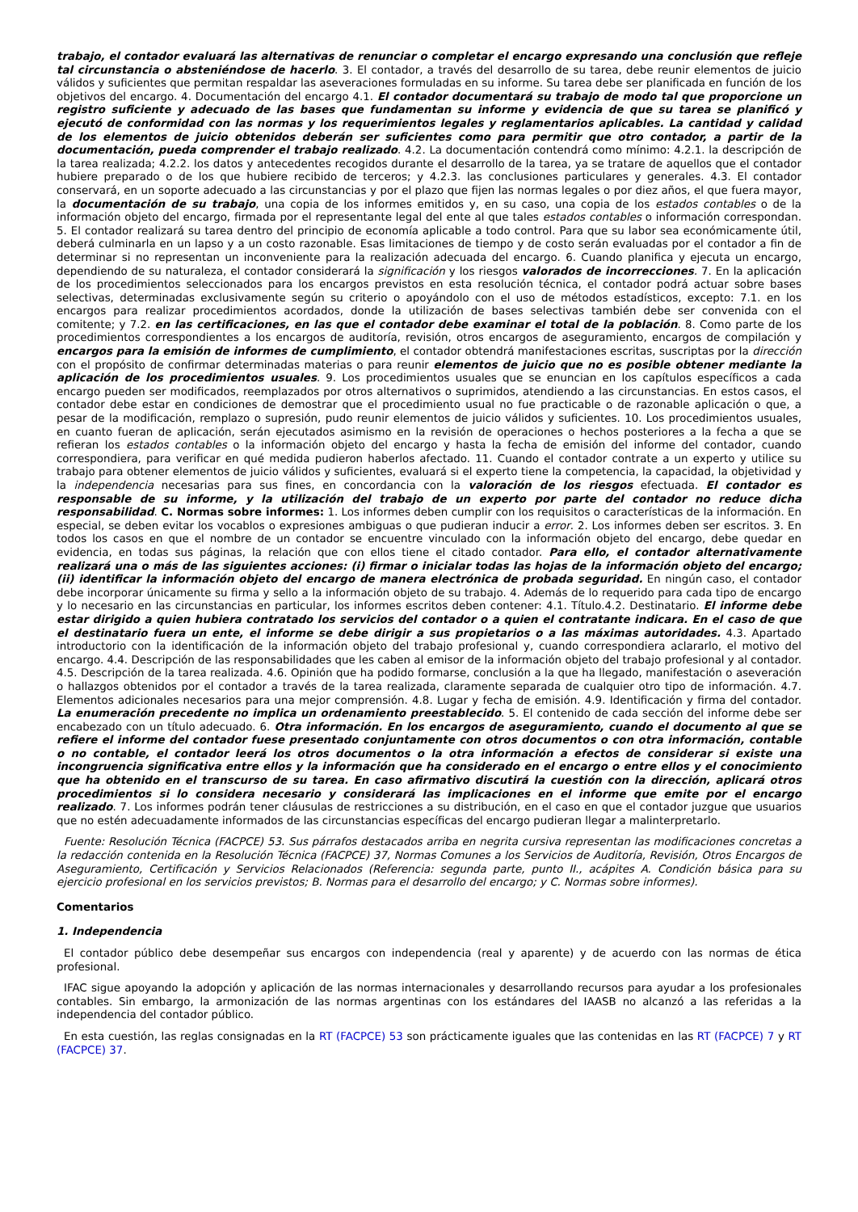trabajo, el contador evaluará las alternativas de renunciar o completar el encargo expresando una conclusión que refleje tal circunstancia o absteniéndose de hacerlo. 3. El contador, a través del desarrollo de su tarea, debe reunir elementos de juicio válidos y suficientes que permitan respaldar las aseveraciones formuladas en su informe. Su tarea debe ser planificada en función de los objetivos del encargo. 4. Documentación del encargo 4.1. El contador documentará su trabajo de modo tal que proporcione un registro suficiente y adecuado de las bases que fundamentan su informe y evidencia de que su tarea se planificó y ejecutó de conformidad con las normas y los requerimientos legales y reglamentarios aplicables. La cantidad y calidad de los elementos de juicio obtenidos deberán ser suficientes como para permitir que otro contador, a partir de la documentación, pueda comprender el trabajo realizado. 4.2. La documentación contendrá como mínimo: 4.2.1. la descripción de la tarea realizada; 4.2.2. los datos y antecedentes recogidos durante el desarrollo de la tarea, ya se tratare de aquellos que el contador hubiere preparado o de los que hubiere recibido de terceros; y 4.2.3. las conclusiones particulares y generales. 4.3. El contador conservará, en un soporte adecuado a las circunstancias y por el plazo que fijen las normas legales o por diez años, el que fuera mayor, la documentación de su trabajo, una copia de los informes emitidos y, en su caso, una copia de los estados contables o de la información objeto del encargo, firmada por el representante legal del ente al que tales estados contables o información correspondan. 5. El contador realizará su tarea dentro del principio de economía aplicable a todo control. Para que su labor sea económicamente útil, deberá culminarla en un lapso y a un costo razonable. Esas limitaciones de tiempo y de costo serán evaluadas por el contador a fin de determinar si no representan un inconveniente para la realización adecuada del encargo. 6. Cuando planifica y ejecuta un encargo, dependiendo de su naturaleza, el contador considerará la significación y los riesgos valorados de incorrecciones. 7. En la aplicación de los procedimientos seleccionados para los encargos previstos en esta resolución técnica, el contador podrá actuar sobre bases selectivas, determinadas exclusivamente según su criterio o apoyándolo con el uso de métodos estadísticos, excepto: 7.1. en los encargos para realizar procedimientos acordados, donde la utilización de bases selectivas también debe ser convenida con el comitente; y 7.2. en las certificaciones, en las que el contador debe examinar el total de la población. 8. Como parte de los procedimientos correspondientes a los encargos de auditoría, revisión, otros encargos de aseguramiento, encargos de compilación y encargos para la emisión de informes de cumplimiento, el contador obtendrá manifestaciones escritas, suscriptas por la dirección con el propósito de confirmar determinadas materias o para reunir elementos de juicio que no es posible obtener mediante la aplicación de los procedimientos usuales. 9. Los procedimientos usuales que se enuncian en los capítulos específicos a cada encargo pueden ser modificados, reemplazados por otros alternativos o suprimidos, atendiendo a las circunstancias. En estos casos, el contador debe estar en condiciones de demostrar que el procedimiento usual no fue practicable o de razonable aplicación o que, a pesar de la modificación, remplazo o supresión, pudo reunir elementos de juicio válidos y suficientes. 10. Los procedimientos usuales, en cuanto fueran de aplicación, serán ejecutados asimismo en la revisión de operaciones o hechos posteriores a la fecha a que se refieran los estados contables o la información objeto del encargo y hasta la fecha de emisión del informe del contador, cuando correspondiera, para verificar en qué medida pudieron haberlos afectado. 11. Cuando el contador contrate a un experto y utilice su trabajo para obtener elementos de juicio válidos y suficientes, evaluará si el experto tiene la competencia, la capacidad, la objetividad y la independencia necesarias para sus fines, en concordancia con la valoración de los riesgos efectuada. El contador es responsable de su informe, y la utilización del trabajo de un experto por parte del contador no reduce dicha responsabilidad. C. Normas sobre informes: 1. Los informes deben cumplir con los requisitos o características de la información. En especial, se deben evitar los vocablos o expresiones ambiguas o que pudieran inducir a error. 2. Los informes deben ser escritos. 3. En todos los casos en que el nombre de un contador se encuentre vinculado con la información objeto del encargo, debe quedar en evidencia, en todas sus páginas, la relación que con ellos tiene el citado contador. Para ello, el contador alternativamente realizará una o más de las siguientes acciones: (i) firmar o inicialar todas las hojas de la información objeto del encargo; (ii) identificar la información objeto del encargo de manera electrónica de probada seguridad. En ningún caso, el contador debe incorporar únicamente su firma y sello a la información objeto de su trabajo. 4. Además de lo requerido para cada tipo de encargo y lo necesario en las circunstancias en particular, los informes escritos deben contener: 4.1. Título.4.2. Destinatario. El informe debe estar dirigido a quien hubiera contratado los servicios del contador o a quien el contratante indicara. En el caso de que el destinatario fuera un ente, el informe se debe dirigir a sus propietarios o a las máximas autoridades. 4.3. Apartado introductorio con la identificación de la información objeto del trabajo profesional y, cuando correspondiera aclararlo, el motivo del encargo. 4.4. Descripción de las responsabilidades que les caben al emisor de la información objeto del trabajo profesional y al contador. 4.5. Descripción de la tarea realizada. 4.6. Opinión que ha podido formarse, conclusión a la que ha llegado, manifestación o aseveración o hallazgos obtenidos por el contador a través de la tarea realizada, claramente separada de cualquier otro tipo de información. 4.7. Elementos adicionales necesarios para una mejor comprensión. 4.8. Lugar y fecha de emisión. 4.9. Identificación y firma del contador. La enumeración precedente no implica un ordenamiento preestablecido. 5. El contenido de cada sección del informe debe ser encabezado con un título adecuado. 6. Otra información. En los encargos de aseguramiento, cuando el documento al que se refiere el informe del contador fuese presentado conjuntamente con otros documentos o con otra información, contable o no contable, el contador leerá los otros documentos o la otra información a efectos de considerar si existe una incongruencia significativa entre ellos y la información que ha considerado en el encargo o entre ellos y el conocimiento que ha obtenido en el transcurso de su tarea. En caso afirmativo discutirá la cuestión con la dirección, aplicará otros procedimientos si lo considera necesario y considerará las implicaciones en el informe que emite por el encargo realizado. 7. Los informes podrán tener cláusulas de restricciones a su distribución, en el caso en que el contador juzgue que usuarios que no estén adecuadamente informados de las circunstancias específicas del encargo pudieran llegar a malinterpretarlo.
Fuente: Resolución Técnica (FACPCE) 53. Sus párrafos destacados arriba en negrita cursiva representan las modificaciones concretas a la redacción contenida en la Resolución Técnica (FACPCE) 37, Normas Comunes a los Servicios de Auditoría, Revisión, Otros Encargos de Aseguramiento, Certificación y Servicios Relacionados (Referencia: segunda parte, punto II., acápites A. Condición básica para su ejercicio profesional en los servicios previstos; B. Normas para el desarrollo del encargo; y C. Normas sobre informes).
Comentarios
1. Independencia
El contador público debe desempeñar sus encargos con independencia (real y aparente) y de acuerdo con las normas de ética profesional.
IFAC sigue apoyando la adopción y aplicación de las normas internacionales y desarrollando recursos para ayudar a los profesionales contables. Sin embargo, la armonización de las normas argentinas con los estándares del IAASB no alcanzó a las referidas a la independencia del contador público.
En esta cuestión, las reglas consignadas en la RT (FACPCE) 53 son prácticamente iguales que las contenidas en las RT (FACPCE) 7 y RT (FACPCE) 37.